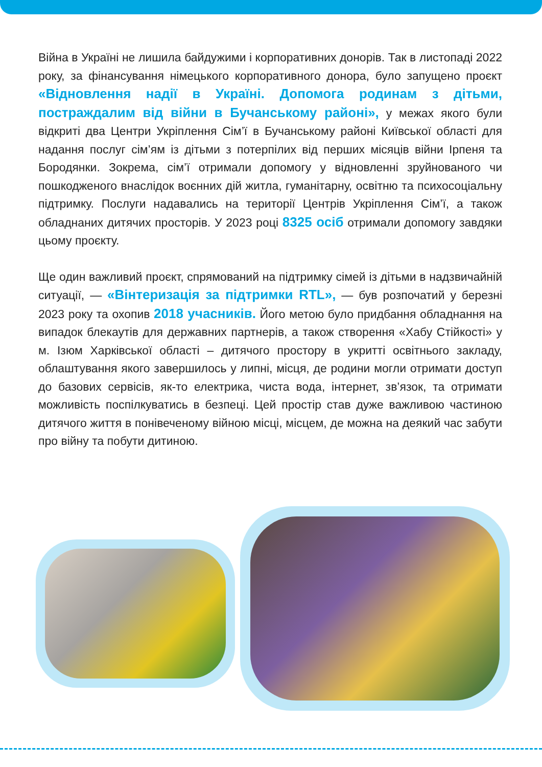Війна в Україні не лишила байдужими і корпоративних донорів. Так в листопаді 2022 року, за фінансування німецького корпоративного донора, було запущено проєкт «Відновлення надії в Україні. Допомога родинам з дітьми, постраждалим від війни в Бучанському районі», у межах якого були відкриті два Центри Укріплення Сім’ї в Бучанському районі Київської області для надання послуг сім’ям із дітьми з потерпілих від перших місяців війни Ірпеня та Бородянки. Зокрема, сім’ї отримали допомогу у відновленні зруйнованого чи пошкодженого внаслідок воєнних дій житла, гуманітарну, освітню та психосоціальну підтримку. Послуги надавались на території Центрів Укріплення Сім’ї, а також обладнаних дитячих просторів. У 2023 році 8325 осіб отримали допомогу завдяки цьому проєкту.
Ще один важливий проєкт, спрямований на підтримку сімей із дітьми в надзвичайній ситуації, — «Вінтеризація за підтримки RTL», — був розпочатий у березні 2023 року та охопив 2018 учасників. Його метою було придбання обладнання на випадок блекаутів для державних партнерів, а також створення «Хабу Стійкості» у м. Ізюм Харківської області – дитячого простору в укритті освітнього закладу, облаштування якого завершилось у липні, місця, де родини могли отримати доступ до базових сервісів, як-то електрика, чиста вода, інтернет, зв’язок, та отримати можливість поспілкуватись в безпеці. Цей простір став дуже важливою частиною дитячого життя в понівеченому війною місці, місцем, де можна на деякий час забути про війну та побути дитиною.